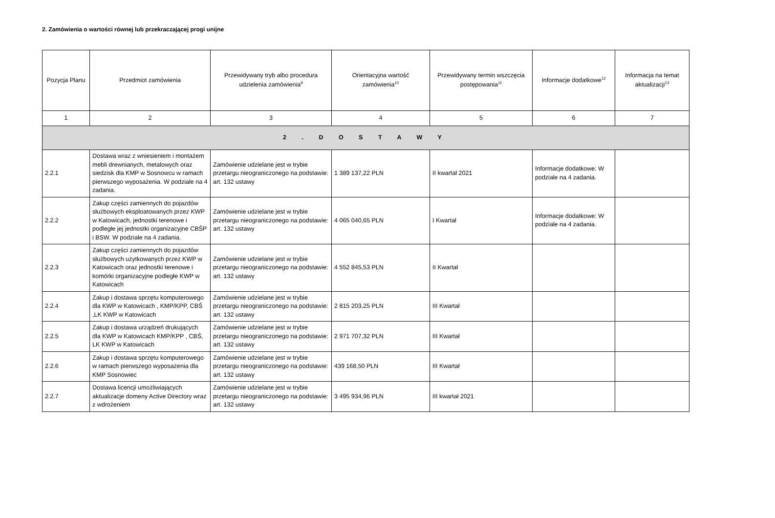2. Zamówienia o wartości równej lub przekraczającej progi unijne
| Pozycja Planu | Przedmiot zamówienia | Przewidywany tryb albo procedura udzielenia zamówienia<sup>9</sup> | Orientacyjna wartość zamówienia<sup>10</sup> | Przewidywany termin wszczęcia postępowania<sup>11</sup> | Informacje dodatkowe<sup>12</sup> | Informacja na temat aktualizacji<sup>13</sup> |
| --- | --- | --- | --- | --- | --- | --- |
| 1 | 2 | 3 | 4 | 5 | 6 | 7 |
| 2 . D O S T A W Y | | | | | | |
| 2.2.1 | Dostawa wraz z wniesieniem i montażem mebli drewnianych, metalowych oraz siedzisk dla KMP w Sosnowcu w ramach pierwszego wyposażenia. W podziale na 4 zadania. | Zamówienie udzielane jest w trybie przetargu nieograniczonego na podstawie: art. 132 ustawy | 1 389 137,22 PLN | II kwartał 2021 | Informacje dodatkowe: W podziale na 4 zadania. | |
| 2.2.2 | Zakup części zamiennych do pojazdów służbowych eksploatowanych przez KWP w Katowicach, jednostki terenowe i podległe jej jednostki organizacyjne CBŚP i BSW. W podziale na 4 zadania. | Zamówienie udzielane jest w trybie przetargu nieograniczonego na podstawie: art. 132 ustawy | 4 065 040,65 PLN | I Kwartał | Informacje dodatkowe: W podziale na 4 zadania. | |
| 2.2.3 | Zakup części zamiennych do pojazdów służbowych użytkowanych przez KWP w Katowicach oraz jednostki terenowe i komórki organizacyjne podległe KWP w Katowicach | Zamówienie udzielane jest w trybie przetargu nieograniczonego na podstawie: art. 132 ustawy | 4 552 845,53 PLN | II Kwartał | | |
| 2.2.4 | Zakup i dostawa sprzętu komputerowego dla KWP w Katowicach , KMP/KPP, CBŚ ,LK KWP w Katowicach | Zamówienie udzielane jest w trybie przetargu nieograniczonego na podstawie: art. 132 ustawy | 2 815 203,25 PLN | III Kwartał | | |
| 2.2.5 | Zakup i dostawa urządzeń drukujących dla KWP w Katowicach KMP/KPP , CBŚ, LK KWP w Katowicach | Zamówienie udzielane jest w trybie przetargu nieograniczonego na podstawie: art. 132 ustawy | 2 971 707,32 PLN | III Kwartał | | |
| 2.2.6 | Zakup i dostawa sprzętu komputerowego w ramach pierwszego wyposażenia dla KMP Sosnowiec | Zamówienie udzielane jest w trybie przetargu nieograniczonego na podstawie: art. 132 ustawy | 439 168,50 PLN | III Kwartał | | |
| 2.2.7 | Dostawa licencji umożliwiających aktualizacje domeny Active Directory wraz z wdrożeniem | Zamówienie udzielane jest w trybie przetargu nieograniczonego na podstawie: art. 132 ustawy | 3 495 934,96 PLN | III kwartał 2021 | | |